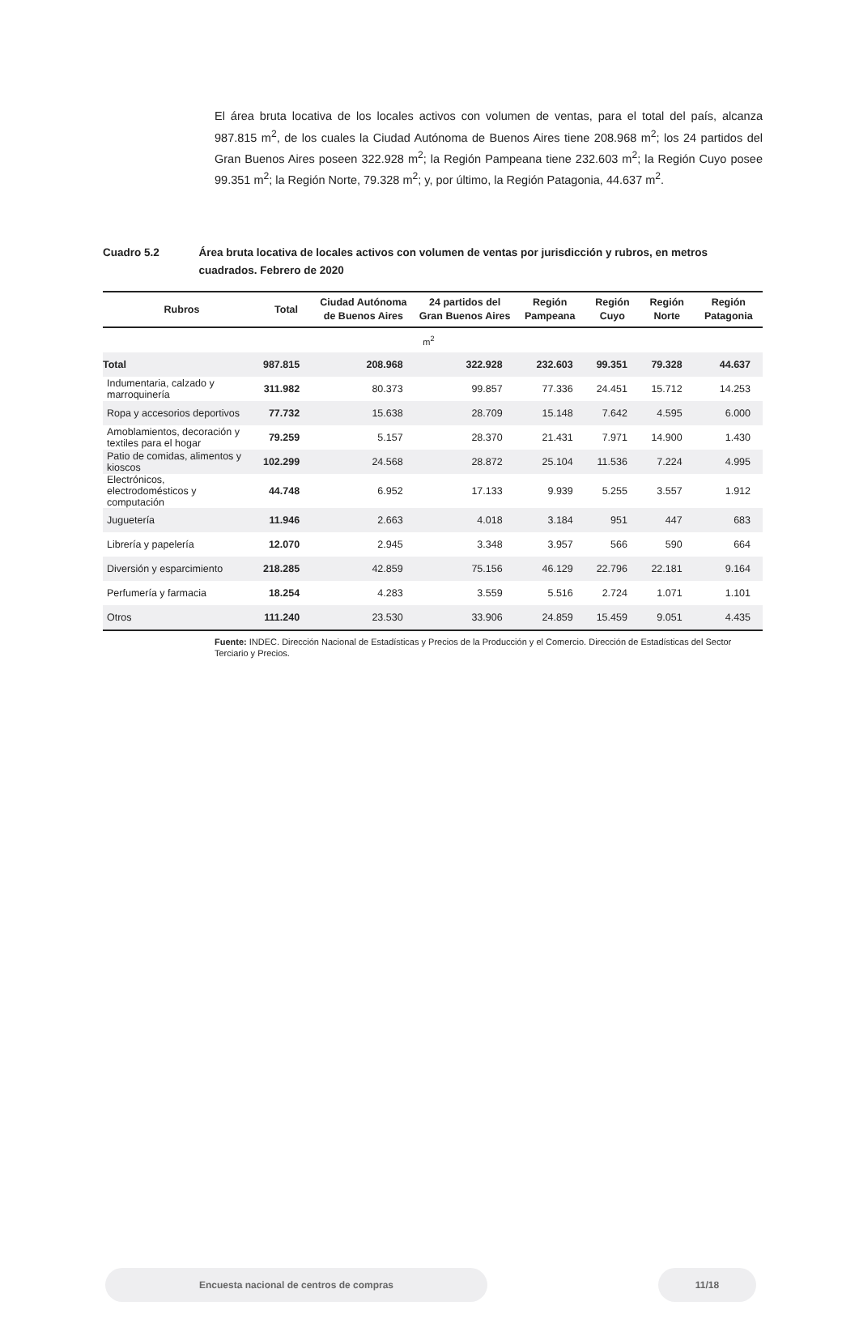El área bruta locativa de los locales activos con volumen de ventas, para el total del país, alcanza 987.815 m<sup>2</sup>, de los cuales la Ciudad Autónoma de Buenos Aires tiene 208.968 m<sup>2</sup>; los 24 partidos del Gran Buenos Aires poseen 322.928 m<sup>2</sup>; la Región Pampeana tiene 232.603 m<sup>2</sup>; la Región Cuyo posee 99.351 m<sup>2</sup>; la Región Norte, 79.328 m<sup>2</sup>; y, por último, la Región Patagonia, 44.637 m<sup>2</sup>.
Cuadro 5.2 Área bruta locativa de locales activos con volumen de ventas por jurisdicción y rubros, en metros cuadrados. Febrero de 2020
| Rubros | Total | Ciudad Autónoma de Buenos Aires | 24 partidos del Gran Buenos Aires | Región Pampeana | Región Cuyo | Región Norte | Región Patagonia |
| --- | --- | --- | --- | --- | --- | --- | --- |
| m<sup>2</sup> | | | | | | | |
| Total | 987.815 | 208.968 | 322.928 | 232.603 | 99.351 | 79.328 | 44.637 |
| Indumentaria, calzado y marroquinería | 311.982 | 80.373 | 99.857 | 77.336 | 24.451 | 15.712 | 14.253 |
| Ropa y accesorios deportivos | 77.732 | 15.638 | 28.709 | 15.148 | 7.642 | 4.595 | 6.000 |
| Amoblamientos, decoración y textiles para el hogar | 79.259 | 5.157 | 28.370 | 21.431 | 7.971 | 14.900 | 1.430 |
| Patio de comidas, alimentos y kioscos | 102.299 | 24.568 | 28.872 | 25.104 | 11.536 | 7.224 | 4.995 |
| Electrónicos, electrodomésticos y computación | 44.748 | 6.952 | 17.133 | 9.939 | 5.255 | 3.557 | 1.912 |
| Juguetería | 11.946 | 2.663 | 4.018 | 3.184 | 951 | 447 | 683 |
| Librería y papelería | 12.070 | 2.945 | 3.348 | 3.957 | 566 | 590 | 664 |
| Diversión y esparcimiento | 218.285 | 42.859 | 75.156 | 46.129 | 22.796 | 22.181 | 9.164 |
| Perfumería y farmacia | 18.254 | 4.283 | 3.559 | 5.516 | 2.724 | 1.071 | 1.101 |
| Otros | 111.240 | 23.530 | 33.906 | 24.859 | 15.459 | 9.051 | 4.435 |
Fuente: INDEC. Dirección Nacional de Estadísticas y Precios de la Producción y el Comercio. Dirección de Estadísticas del Sector Terciario y Precios.
Encuesta nacional de centros de compras 11/18